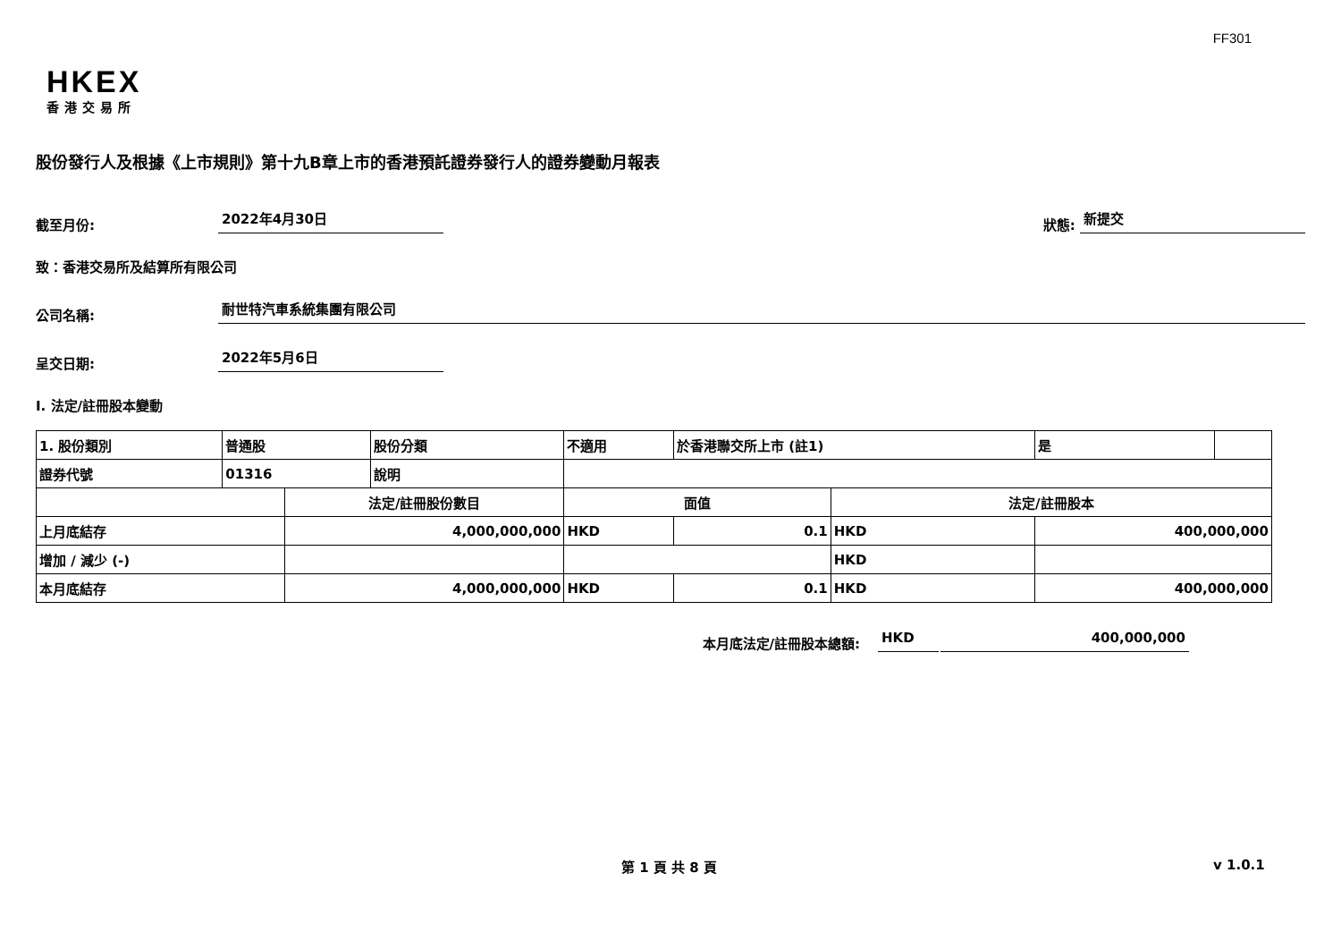FF301
HKEX
香港交易所
股份發行人及根據《上市規則》第十九B章上市的香港預託證券發行人的證券變動月報表
截至月份: 2022年4月30日 狀態: 新提交
致：香港交易所及結算所有限公司
公司名稱: 耐世特汽車系統集團有限公司
呈交日期: 2022年5月6日
I. 法定/註冊股本變動
| 1. 股份類別 | 普通股 | | 股份分類 | 不適用 | | 於香港聯交所上市 (註1) | | 是 | |
| 證券代號 | 01316 | | 說明 | | | | | | |
| | | 法定/註冊股份數目 | | | 面值 | | 法定/註冊股本 | | |
| 上月底結存 | | 4,000,000,000 | | | HKD | 0.1 | HKD | 400,000,000 | |
| 增加 / 減少 (-) | | | | | | | HKD | | |
| 本月底結存 | | 4,000,000,000 | | | HKD | 0.1 | HKD | 400,000,000 | |
本月底法定/註冊股本總額: HKD 400,000,000
第 1 頁 共 8 頁 v 1.0.1